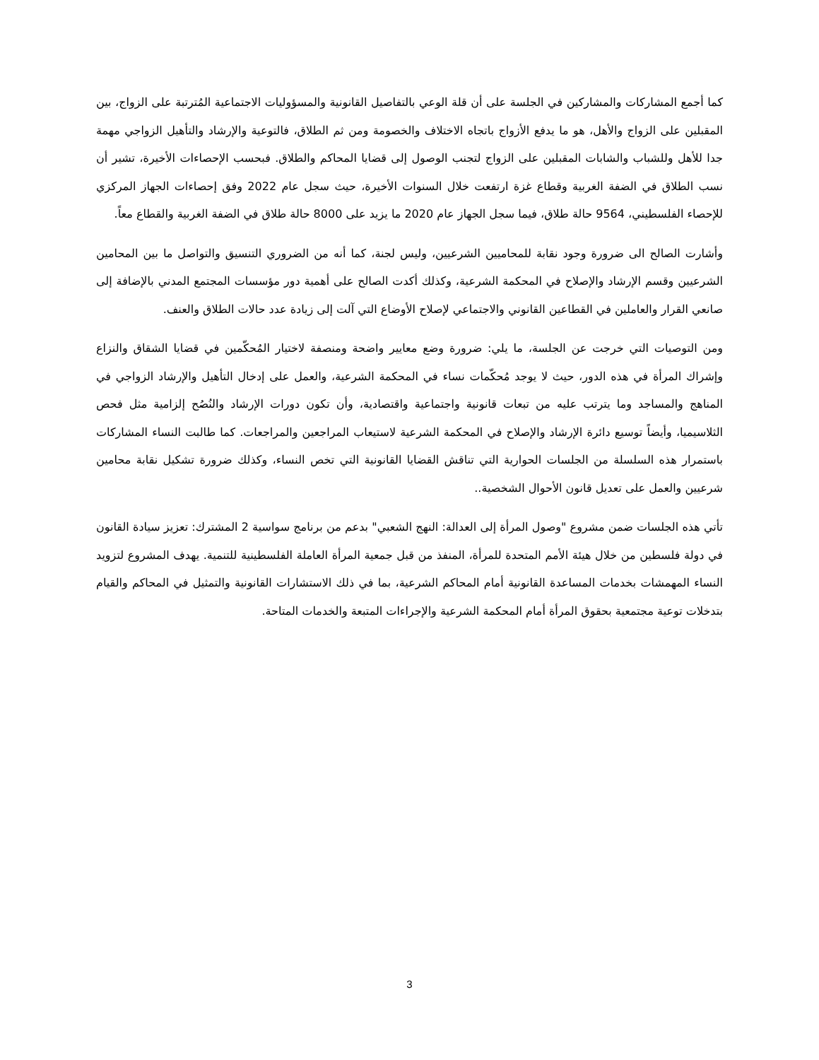كما أجمع المشاركات والمشاركين في الجلسة على أن قلة الوعي بالتفاصيل القانونية والمسؤوليات الاجتماعية المُترتبة على الزواج، بين المقبلين على الزواج والأهل، هو ما يدفع الأزواج باتجاه الاختلاف والخصومة ومن ثم الطلاق، فالتوعية والإرشاد والتأهيل الزواجي مهمة جدا للأهل وللشباب والشابات المقبلين على الزواج لتجنب الوصول إلى قضايا المحاكم والطلاق. فبحسب الإحصاءات الأخيرة، تشير أن نسب الطلاق في الضفة الغربية وقطاع غزة ارتفعت خلال السنوات الأخيرة، حيث سجل عام 2022 وفق إحصاءات الجهاز المركزي للإحصاء الفلسطيني، 9564 حالة طلاق، فيما سجل الجهاز عام 2020 ما يزيد على 8000 حالة طلاق في الضفة الغربية والقطاع معاً.
وأشارت الصالح الى ضرورة وجود نقابة للمحاميين الشرعيين، وليس لجنة، كما أنه من الضروري التنسيق والتواصل ما بين المحامين الشرعيين وقسم الإرشاد والإصلاح في المحكمة الشرعية، وكذلك أكدت الصالح على أهمية دور مؤسسات المجتمع المدني بالإضافة إلى صانعي القرار والعاملين في القطاعين القانوني والاجتماعي لإصلاح الأوضاع التي آلت إلى زيادة عدد حالات الطلاق والعنف.
ومن التوصيات التي خرجت عن الجلسة، ما يلي: ضرورة وضع معايير واضحة ومنصفة لاختيار المُحكّمين في قضايا الشقاق والنزاع وإشراك المرأة في هذه الدور، حيث لا يوجد مُحكّمات نساء في المحكمة الشرعية، والعمل على إدخال التأهيل والإرشاد الزواجي في المناهج والمساجد وما يترتب عليه من تبعات قانونية واجتماعية واقتصادية، وأن تكون دورات الإرشاد والنُصُح إلزامية مثل فحص الثلاسيميا، وأيضاً توسيع دائرة الإرشاد والإصلاح في المحكمة الشرعية لاستيعاب المراجعين والمراجعات. كما طالبت النساء المشاركات باستمرار هذه السلسلة من الجلسات الحوارية التي تناقش القضايا القانونية التي تخص النساء، وكذلك ضرورة تشكيل نقابة محامين شرعيين والعمل على تعديل قانون الأحوال الشخصية..
تأتي هذه الجلسات ضمن مشروع "وصول المرأة إلى العدالة: النهج الشعبي" بدعم من برنامج سواسية 2 المشترك: تعزيز سيادة القانون في دولة فلسطين من خلال هيئة الأمم المتحدة للمرأة، المنفذ من قبل جمعية المرأة العاملة الفلسطينية للتنمية. يهدف المشروع لتزويد النساء المهمشات بخدمات المساعدة القانونية أمام المحاكم الشرعية، بما في ذلك الاستشارات القانونية والتمثيل في المحاكم والقيام بتدخلات توعية مجتمعية بحقوق المرأة أمام المحكمة الشرعية والإجراءات المتبعة والخدمات المتاحة.
3